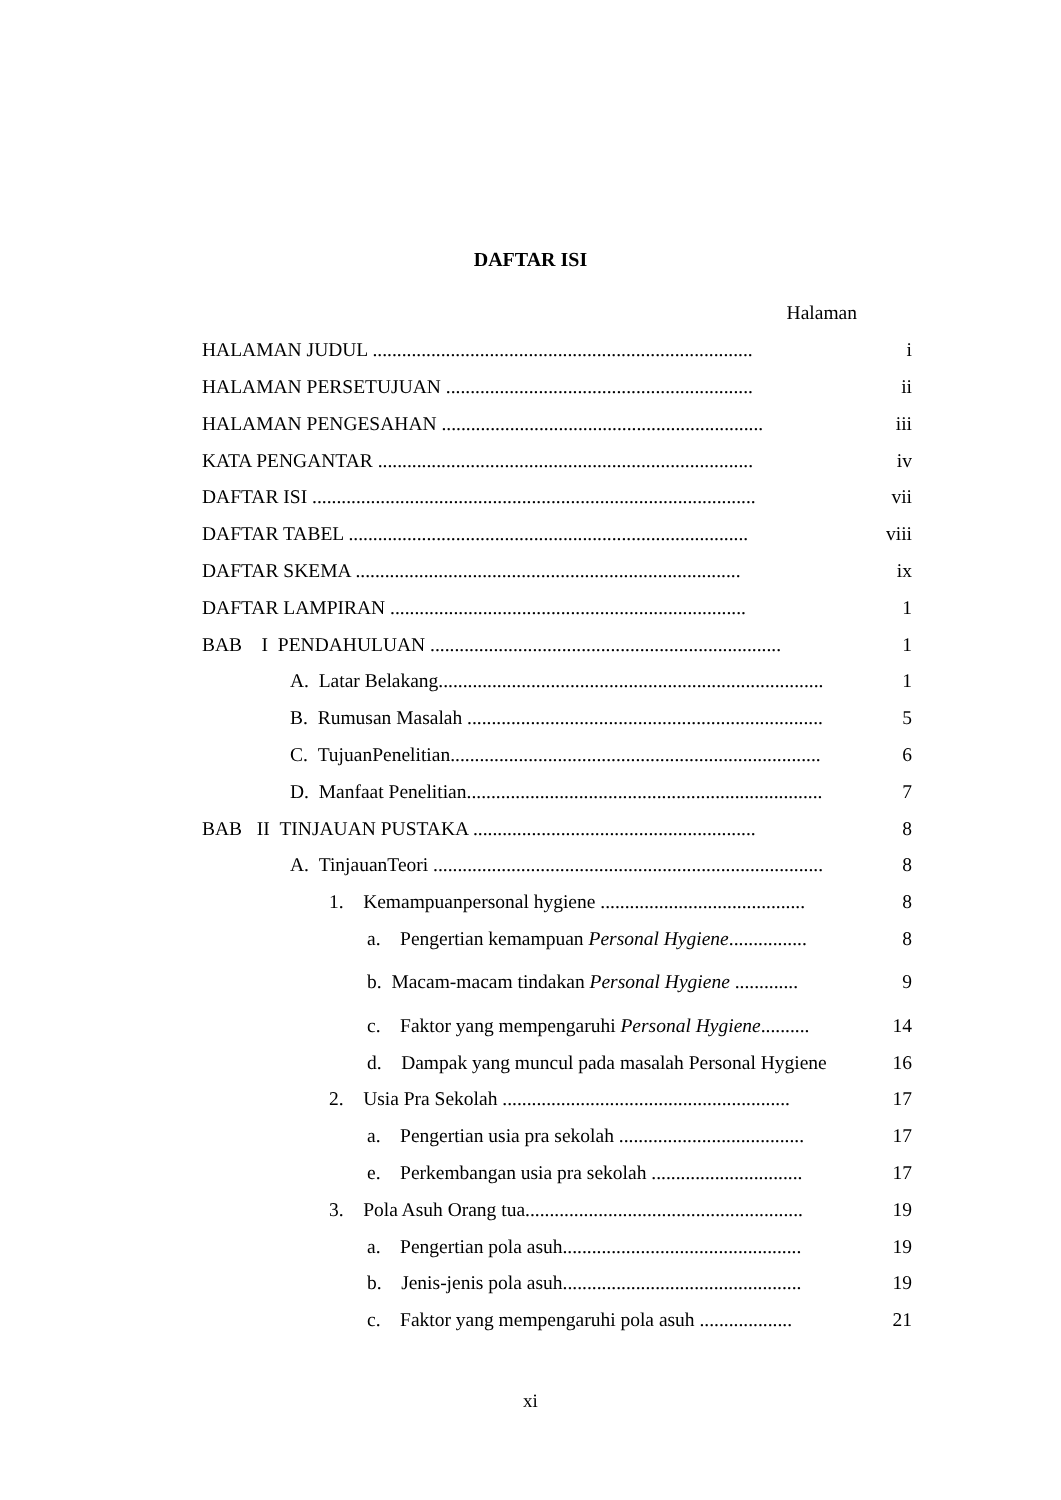DAFTAR ISI
Halaman
HALAMAN JUDUL .............................................................................. i
HALAMAN PERSETUJUAN ............................................................... ii
HALAMAN PENGESAHAN .................................................................. iii
KATA PENGANTAR ............................................................................. iv
DAFTAR ISI ........................................................................................... vii
DAFTAR TABEL .................................................................................. viii
DAFTAR SKEMA ............................................................................... ix
DAFTAR LAMPIRAN ......................................................................... 1
BAB I PENDAHULUAN ........................................................................ 1
A. Latar Belakang............................................................................... 1
B. Rumusan Masalah ......................................................................... 5
C. TujuanPenelitian............................................................................ 6
D. Manfaat Penelitian......................................................................... 7
BAB II TINJAUAN PUSTAKA .......................................................... 8
A. TinjauanTeori ................................................................................ 8
1. Kemampuanpersonal hygiene .......................................... 8
a. Pengertian kemampuan Personal Hygiene................ 8
b. Macam-macam tindakan Personal Hygiene ............. 9
c. Faktor yang mempengaruhi Personal Hygiene.......... 14
d. Dampak yang muncul pada masalah Personal Hygiene 16
2. Usia Pra Sekolah ........................................................... 17
a. Pengertian usia pra sekolah ...................................... 17
e. Perkembangan usia pra sekolah ............................... 17
3. Pola Asuh Orang tua......................................................... 19
a. Pengertian pola asuh................................................. 19
b. Jenis-jenis pola asuh................................................. 19
c. Faktor yang mempengaruhi pola asuh ................... 21
xi